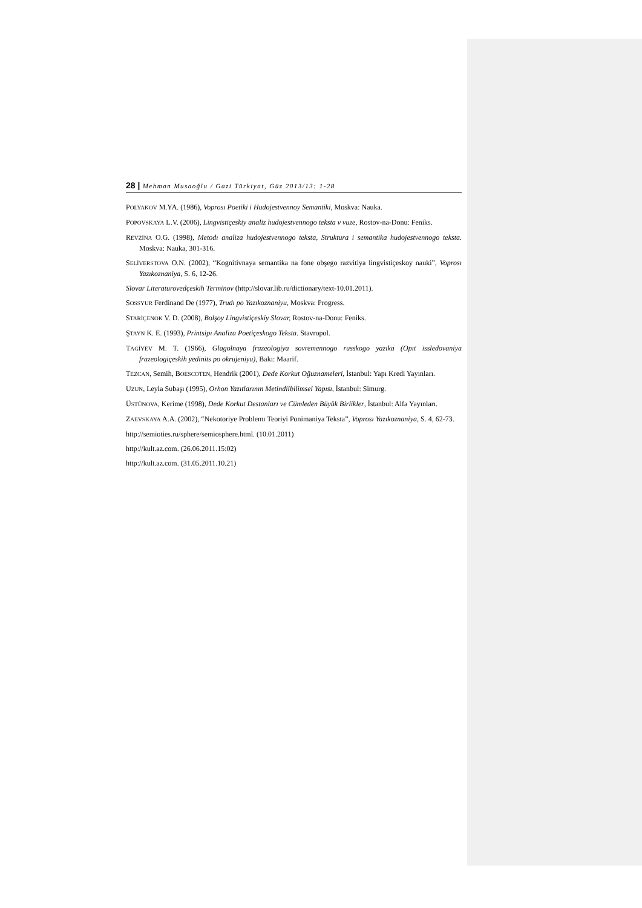28 | Mehman Musaoğlu / Gazi Türkiyat, Güz 2013/13: 1-28
POLYAKOV M.YA. (1986), Voprosı Poetiki i Hudojestvennoy Semantiki, Moskva: Nauka.
POPOVSKAYA L.V. (2006), Lingvistiçeskiy analiz hudojestvennogo teksta v vuze, Rostov-na-Donu: Feniks.
REVZİNA O.G. (1998), Metodı analiza hudojestvennogo teksta, Struktura i semantika hudojestvennogo teksta. Moskva: Nauka, 301-316.
SELİVERSTOVA O.N. (2002), “Kognitivnaya semantika na fone obşego razvitiya lingvistiçeskoy nauki”, Voprosı Yazıkoznaniya, S. 6, 12-26.
Slovar Literaturovedçeskih Terminov (http://slovar.lib.ru/dictionary/text-10.01.2011).
SOSSYUR Ferdinand De (1977), Trudı po Yazıkoznaniyu, Moskva: Progress.
STARİÇENOK V. D. (2008), Bolşoy Lingvistiçeskiy Slovar, Rostov-na-Donu: Feniks.
ŞTAYN K. E. (1993), Printsipı Analiza Poetiçeskogo Teksta. Stavropol.
TAGİYEV M. T. (1966), Glagolnaya frazeologiya sovremennogo russkogo yazıka (Opıt issledovaniya frazeologiçeskih yedinits po okrujeniyu), Bakı: Maarif.
TEZCAN, Semih, BOESCOTEN, Hendrik (2001), Dede Korkut Oğuznameleri, İstanbul: Yapı Kredi Yayınları.
UZUN, Leyla Subaşı (1995), Orhon Yazıtlarının Metindilbilimsel Yapısı, İstanbul: Simurg.
ÜSTÜNOVA, Kerime (1998), Dede Korkut Destanları ve Cümleden Büyük Birlikler, İstanbul: Alfa Yayınları.
ZAEVSKAYA A.A. (2002), “Nekotoriye Problemı Teoriyi Ponimaniya Teksta”, Voprosı Yazıkoznaniya, S. 4, 62-73.
http://semioties.ru/sphere/semiosphere.html. (10.01.2011)
http://kult.az.com. (26.06.2011.15:02)
http://kult.az.com. (31.05.2011.10.21)